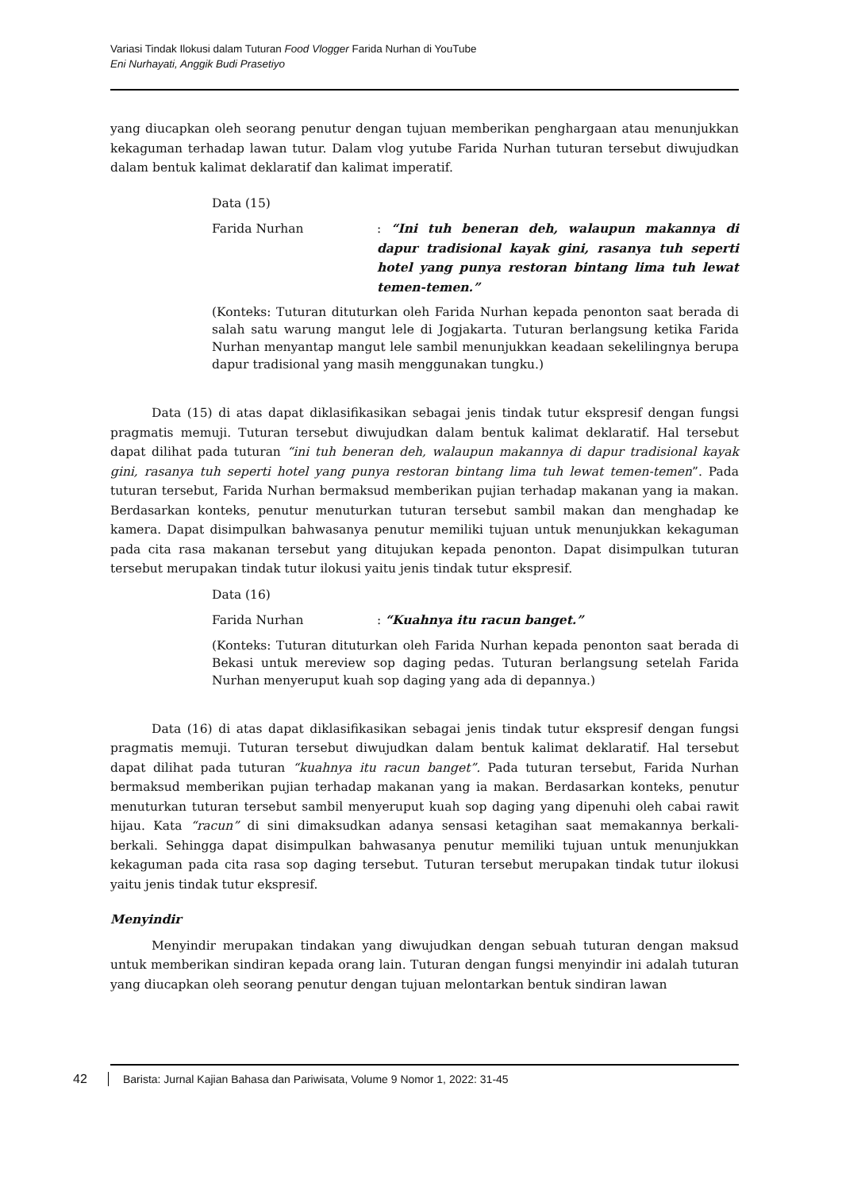Variasi Tindak Ilokusi dalam Tuturan Food Vlogger Farida Nurhan di YouTube
Eni Nurhayati, Anggik Budi Prasetiyo
yang diucapkan oleh seorang penutur dengan tujuan memberikan penghargaan atau menunjukkan kekaguman terhadap lawan tutur. Dalam vlog yutube Farida Nurhan tuturan tersebut diwujudkan dalam bentuk kalimat deklaratif dan kalimat imperatif.
Data (15)
Farida Nurhan : “Ini tuh beneran deh, walaupun makannya di dapur tradisional kayak gini, rasanya tuh seperti hotel yang punya restoran bintang lima tuh lewat temen-temen.”
(Konteks: Tuturan dituturkan oleh Farida Nurhan kepada penonton saat berada di salah satu warung mangut lele di Jogjakarta. Tuturan berlangsung ketika Farida Nurhan menyantap mangut lele sambil menunjukkan keadaan sekelilingnya berupa dapur tradisional yang masih menggunakan tungku.)
Data (15) di atas dapat diklasifikasikan sebagai jenis tindak tutur ekspresif dengan fungsi pragmatis memuji. Tuturan tersebut diwujudkan dalam bentuk kalimat deklaratif. Hal tersebut dapat dilihat pada tuturan “ini tuh beneran deh, walaupun makannya di dapur tradisional kayak gini, rasanya tuh seperti hotel yang punya restoran bintang lima tuh lewat temen-temen”. Pada tuturan tersebut, Farida Nurhan bermaksud memberikan pujian terhadap makanan yang ia makan. Berdasarkan konteks, penutur menuturkan tuturan tersebut sambil makan dan menghadap ke kamera. Dapat disimpulkan bahwasanya penutur memiliki tujuan untuk menunjukkan kekaguman pada cita rasa makanan tersebut yang ditujukan kepada penonton. Dapat disimpulkan tuturan tersebut merupakan tindak tutur ilokusi yaitu jenis tindak tutur ekspresif.
Data (16)
Farida Nurhan : “Kuahnya itu racun banget.”
(Konteks: Tuturan dituturkan oleh Farida Nurhan kepada penonton saat berada di Bekasi untuk mereview sop daging pedas. Tuturan berlangsung setelah Farida Nurhan menyeruput kuah sop daging yang ada di depannya.)
Data (16) di atas dapat diklasifikasikan sebagai jenis tindak tutur ekspresif dengan fungsi pragmatis memuji. Tuturan tersebut diwujudkan dalam bentuk kalimat deklaratif. Hal tersebut dapat dilihat pada tuturan “kuahnya itu racun banget”. Pada tuturan tersebut, Farida Nurhan bermaksud memberikan pujian terhadap makanan yang ia makan. Berdasarkan konteks, penutur menuturkan tuturan tersebut sambil menyeruput kuah sop daging yang dipenuhi oleh cabai rawit hijau. Kata “racun” di sini dimaksudkan adanya sensasi ketagihan saat memakannya berkali-berkali. Sehingga dapat disimpulkan bahwasanya penutur memiliki tujuan untuk menunjukkan kekaguman pada cita rasa sop daging tersebut. Tuturan tersebut merupakan tindak tutur ilokusi yaitu jenis tindak tutur ekspresif.
Menyindir
Menyindir merupakan tindakan yang diwujudkan dengan sebuah tuturan dengan maksud untuk memberikan sindiran kepada orang lain. Tuturan dengan fungsi menyindir ini adalah tuturan yang diucapkan oleh seorang penutur dengan tujuan melontarkan bentuk sindiran lawan
42 Barista: Jurnal Kajian Bahasa dan Pariwisata, Volume 9 Nomor 1, 2022: 31-45